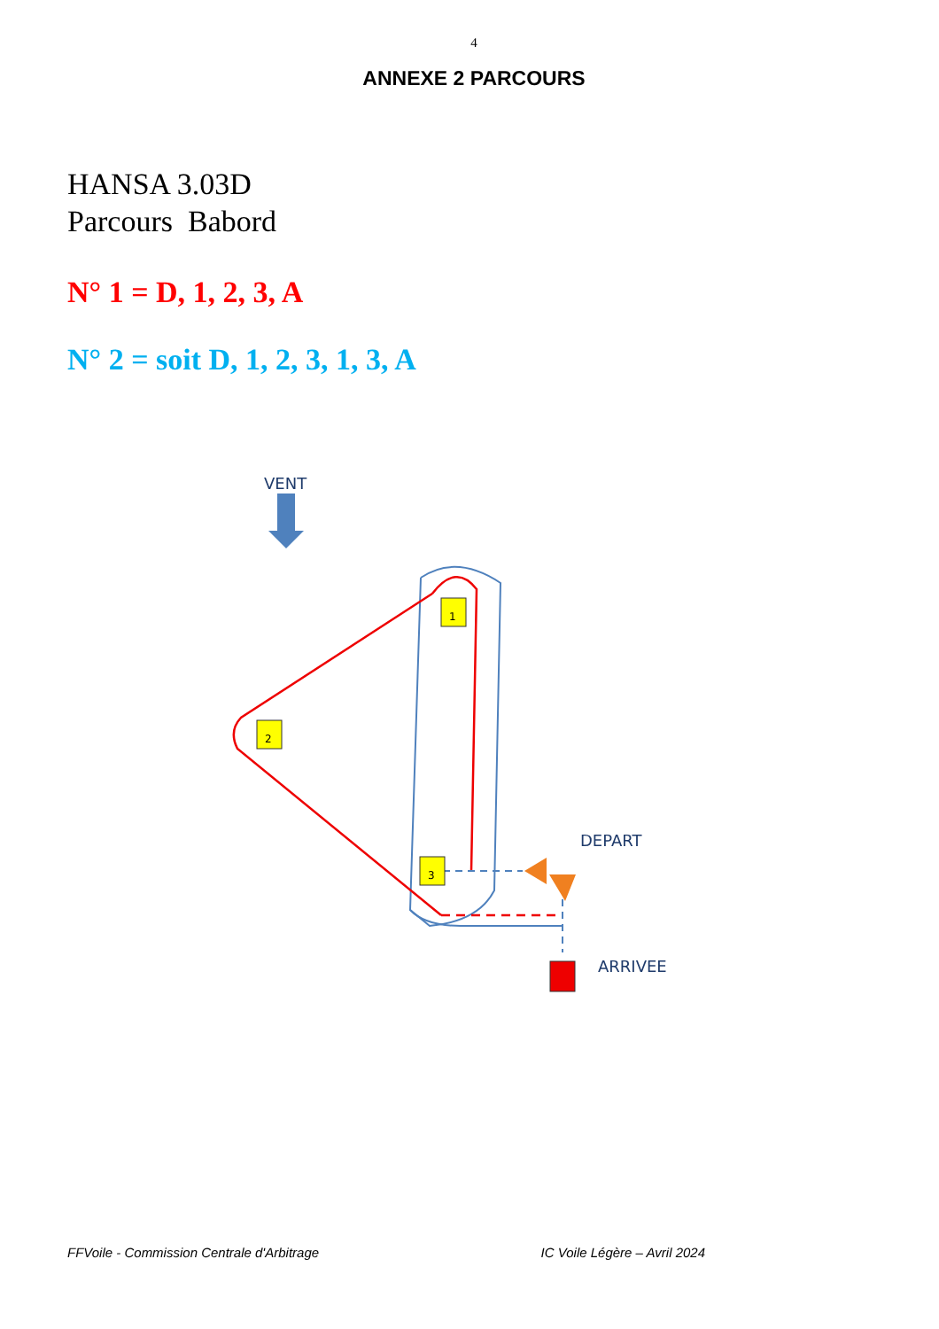4
ANNEXE 2 PARCOURS
HANSA 3.03D
Parcours Babord
N° 1 = D, 1, 2, 3, A
N° 2 = soit D, 1, 2, 3, 1, 3, A
VENT
1
2
3
DEPART
ARRIVEE
FFVoile - Commission Centrale d'Arbitrage IC Voile Légère – Avril 2024